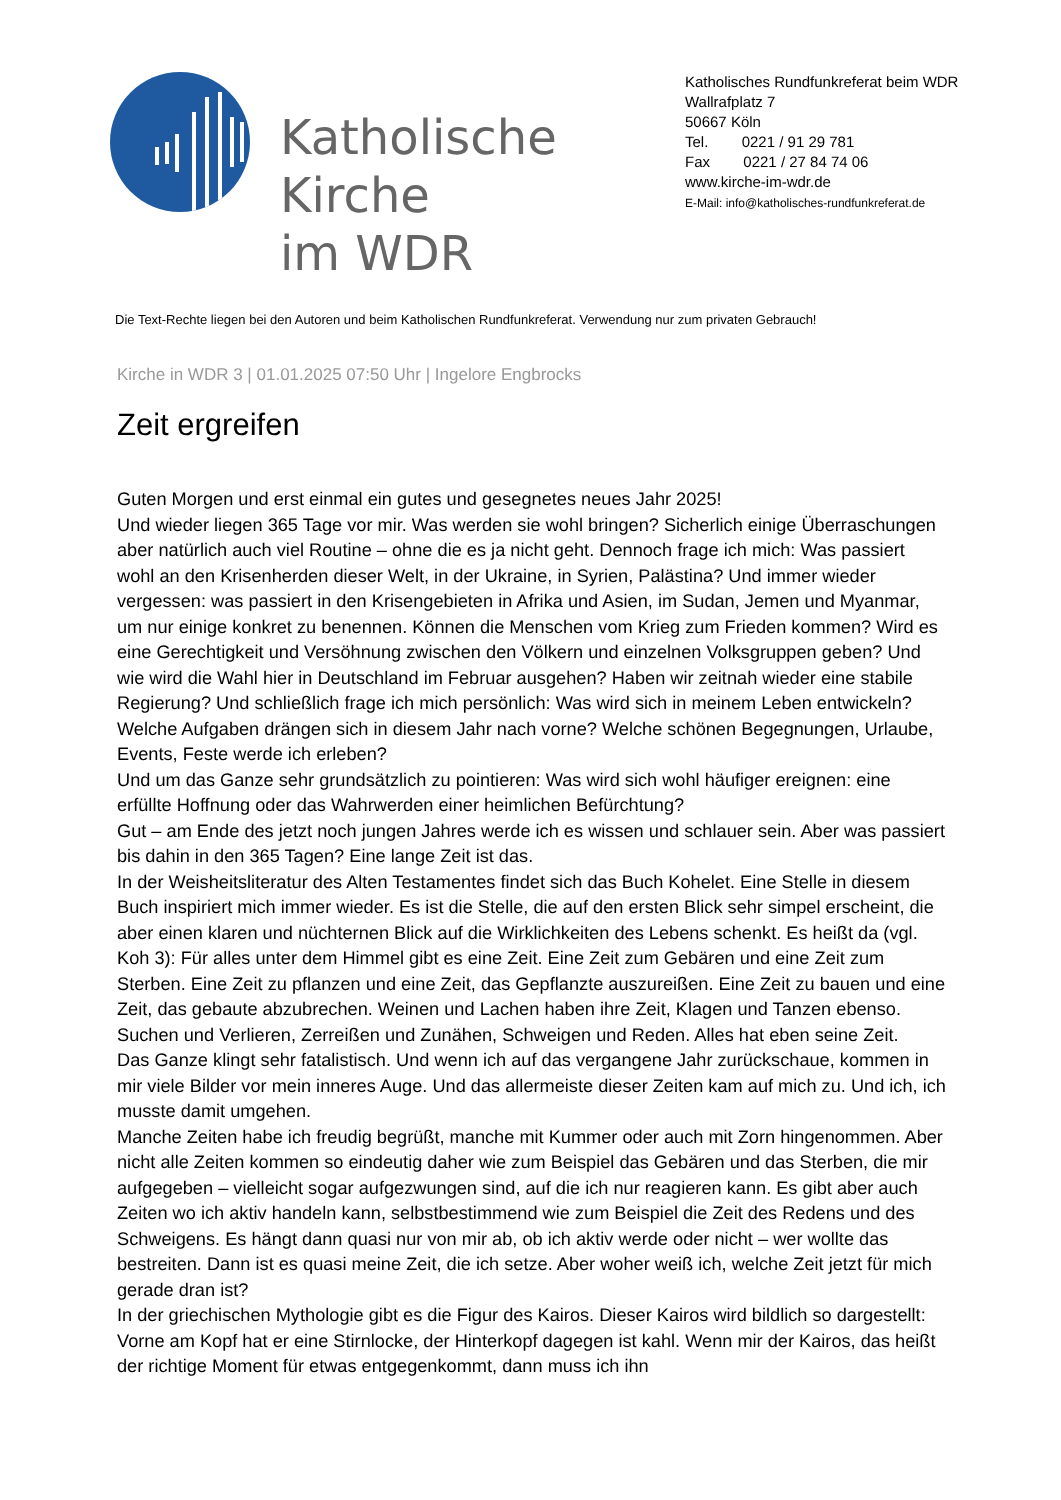Katholische Kirche
im WDR
Katholisches Rundfunkreferat beim WDR
Wallrafplatz 7
50667 Köln
Tel. 0221 / 91 29 781
Fax 0221 / 27 84 74 06
www.kirche-im-wdr.de
E-Mail: info@katholisches-rundfunkreferat.de
Die Text-Rechte liegen bei den Autoren und beim Katholischen Rundfunkreferat. Verwendung nur zum privaten Gebrauch!
Kirche in WDR 3 | 01.01.2025 07:50 Uhr | Ingelore Engbrocks
Zeit ergreifen
Guten Morgen und erst einmal ein gutes und gesegnetes neues Jahr 2025!
Und wieder liegen 365 Tage vor mir. Was werden sie wohl bringen? Sicherlich einige Überraschungen aber natürlich auch viel Routine – ohne die es ja nicht geht. Dennoch frage ich mich: Was passiert wohl an den Krisenherden dieser Welt, in der Ukraine, in Syrien, Palästina? Und immer wieder vergessen: was passiert in den Krisengebieten in Afrika und Asien, im Sudan, Jemen und Myanmar, um nur einige konkret zu benennen. Können die Menschen vom Krieg zum Frieden kommen? Wird es eine Gerechtigkeit und Versöhnung zwischen den Völkern und einzelnen Volksgruppen geben? Und wie wird die Wahl hier in Deutschland im Februar ausgehen? Haben wir zeitnah wieder eine stabile Regierung? Und schließlich frage ich mich persönlich: Was wird sich in meinem Leben entwickeln? Welche Aufgaben drängen sich in diesem Jahr nach vorne? Welche schönen Begegnungen, Urlaube, Events, Feste werde ich erleben?
Und um das Ganze sehr grundsätzlich zu pointieren: Was wird sich wohl häufiger ereignen: eine erfüllte Hoffnung oder das Wahrwerden einer heimlichen Befürchtung?
Gut – am Ende des jetzt noch jungen Jahres werde ich es wissen und schlauer sein. Aber was passiert bis dahin in den 365 Tagen? Eine lange Zeit ist das.
In der Weisheitsliteratur des Alten Testamentes findet sich das Buch Kohelet. Eine Stelle in diesem Buch inspiriert mich immer wieder. Es ist die Stelle, die auf den ersten Blick sehr simpel erscheint, die aber einen klaren und nüchternen Blick auf die Wirklichkeiten des Lebens schenkt. Es heißt da (vgl. Koh 3): Für alles unter dem Himmel gibt es eine Zeit. Eine Zeit zum Gebären und eine Zeit zum Sterben. Eine Zeit zu pflanzen und eine Zeit, das Gepflanzte auszureißen. Eine Zeit zu bauen und eine Zeit, das gebaute abzubrechen. Weinen und Lachen haben ihre Zeit, Klagen und Tanzen ebenso. Suchen und Verlieren, Zerreißen und Zunähen, Schweigen und Reden. Alles hat eben seine Zeit.
Das Ganze klingt sehr fatalistisch. Und wenn ich auf das vergangene Jahr zurückschaue, kommen in mir viele Bilder vor mein inneres Auge. Und das allermeiste dieser Zeiten kam auf mich zu. Und ich, ich musste damit umgehen.
Manche Zeiten habe ich freudig begrüßt, manche mit Kummer oder auch mit Zorn hingenommen. Aber nicht alle Zeiten kommen so eindeutig daher wie zum Beispiel das Gebären und das Sterben, die mir aufgegeben – vielleicht sogar aufgezwungen sind, auf die ich nur reagieren kann. Es gibt aber auch Zeiten wo ich aktiv handeln kann, selbstbestimmend wie zum Beispiel die Zeit des Redens und des Schweigens. Es hängt dann quasi nur von mir ab, ob ich aktiv werde oder nicht – wer wollte das bestreiten. Dann ist es quasi meine Zeit, die ich setze. Aber woher weiß ich, welche Zeit jetzt für mich gerade dran ist?
In der griechischen Mythologie gibt es die Figur des Kairos. Dieser Kairos wird bildlich so dargestellt: Vorne am Kopf hat er eine Stirnlocke, der Hinterkopf dagegen ist kahl. Wenn mir der Kairos, das heißt der richtige Moment für etwas entgegenkommt, dann muss ich ihn